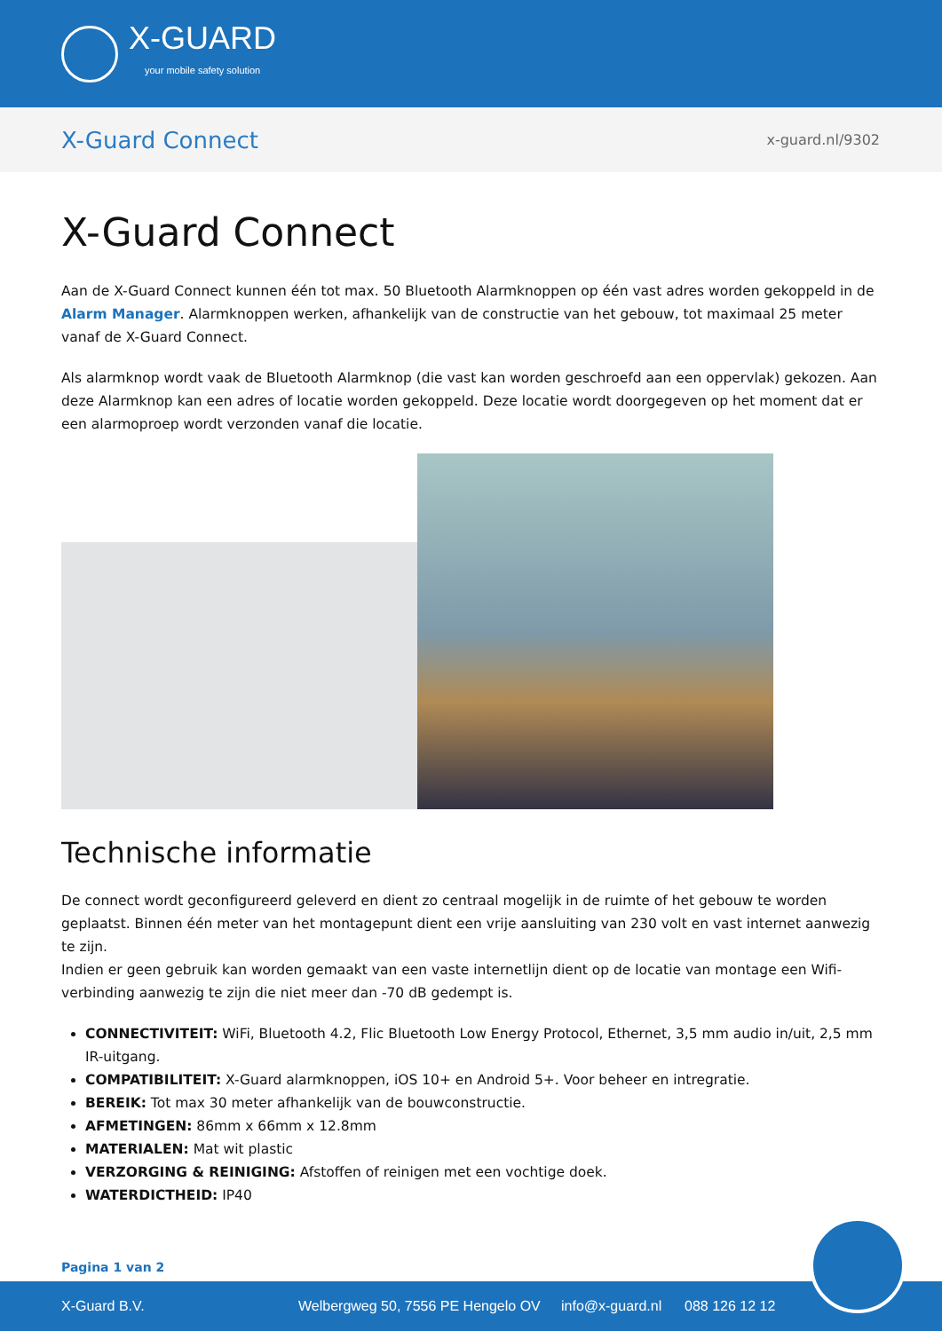X-GUARD
your mobile safety solution
X-Guard Connect
x-guard.nl/9302
X-Guard Connect
Aan de X-Guard Connect kunnen één tot max. 50 Bluetooth Alarmknoppen op één vast adres worden gekoppeld in de Alarm Manager. Alarmknoppen werken, afhankelijk van de constructie van het gebouw, tot maximaal 25 meter vanaf de X-Guard Connect.
Als alarmknop wordt vaak de Bluetooth Alarmknop (die vast kan worden geschroefd aan een oppervlak) gekozen. Aan deze Alarmknop kan een adres of locatie worden gekoppeld. Deze locatie wordt doorgegeven op het moment dat er een alarmoproep wordt verzonden vanaf die locatie.
Technische informatie
De connect wordt geconfigureerd geleverd en dient zo centraal mogelijk in de ruimte of het gebouw te worden geplaatst. Binnen één meter van het montagepunt dient een vrije aansluiting van 230 volt en vast internet aanwezig te zijn.
Indien er geen gebruik kan worden gemaakt van een vaste internetlijn dient op de locatie van montage een Wifi-verbinding aanwezig te zijn die niet meer dan -70 dB gedempt is.
CONNECTIVITEIT: WiFi, Bluetooth 4.2, Flic Bluetooth Low Energy Protocol, Ethernet, 3,5 mm audio in/uit, 2,5 mm IR-uitgang.
COMPATIBILITEIT: X-Guard alarmknoppen, iOS 10+ en Android 5+. Voor beheer en intregratie.
BEREIK: Tot max 30 meter afhankelijk van de bouwconstructie.
AFMETINGEN: 86mm x 66mm x 12.8mm
MATERIALEN: Mat wit plastic
VERZORGING & REINIGING: Afstoffen of reinigen met een vochtige doek.
WATERDICTHEID: IP40
Pagina 1 van 2
X-Guard B.V. Welbergweg 50, 7556 PE Hengelo OV info@x-guard.nl 088 126 12 12